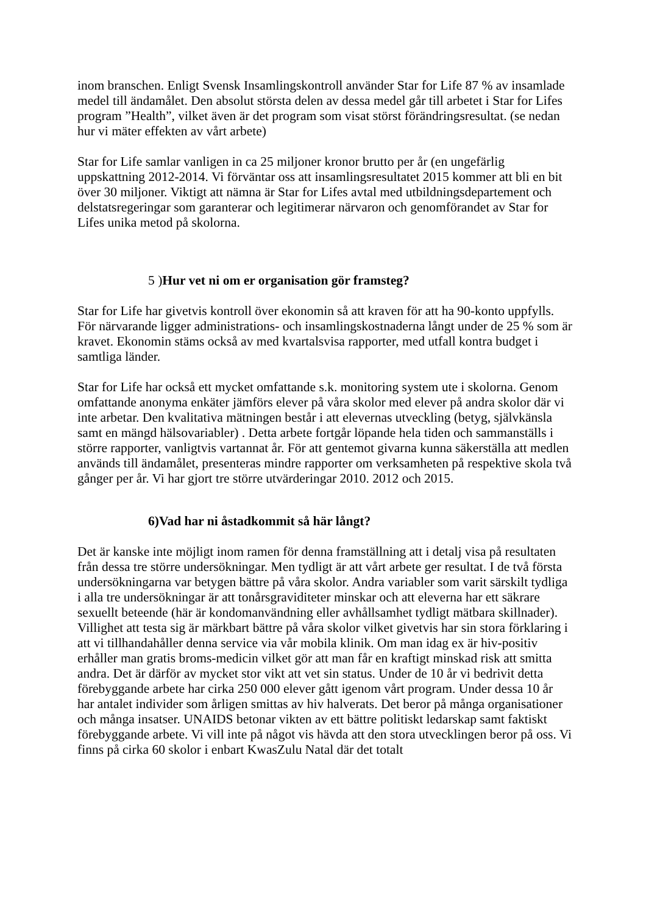inom branschen. Enligt Svensk Insamlingskontroll använder Star for Life 87 % av insamlade medel till ändamålet. Den absolut största delen av dessa medel går till arbetet i Star for Lifes program ”Health”, vilket även är det program som visat störst förändringsresultat. (se nedan hur vi mäter effekten av vårt arbete)
Star for Life samlar vanligen in ca 25 miljoner kronor brutto per år (en ungefärlig uppskattning 2012-2014. Vi förväntar oss att insamlingsresultatet 2015 kommer att bli en bit över 30 miljoner. Viktigt att nämna är Star for Lifes avtal med utbildningsdepartement och delstatsregeringar som garanterar och legitimerar närvaron och genomförandet av Star for Lifes unika metod på skolorna.
5 )Hur vet ni om er organisation gör framsteg?
Star for Life har givetvis kontroll över ekonomin så att kraven för att ha 90-konto uppfylls. För närvarande ligger administrations- och insamlingskostnaderna långt under de 25 % som är kravet. Ekonomin stäms också av med kvartalsvisa rapporter, med utfall kontra budget i samtliga länder.
Star for Life har också ett mycket omfattande s.k. monitoring system ute i skolorna. Genom omfattande anonyma enkäter jämförs elever på våra skolor med elever på andra skolor där vi inte arbetar. Den kvalitativa mätningen består i att elevernas utveckling (betyg, självkänsla samt en mängd hälsovariabler) . Detta arbete fortgår löpande hela tiden och sammanställs i större rapporter, vanligtvis vartannat år. För att gentemot givarna kunna säkerställa att medlen används till ändamålet, presenteras mindre rapporter om verksamheten på respektive skola två gånger per år. Vi har gjort tre större utvärderingar 2010. 2012 och 2015.
6)Vad har ni åstadkommit så här långt?
Det är kanske inte möjligt inom ramen för denna framställning att i detalj visa på resultaten från dessa tre större undersökningar. Men tydligt är att vårt arbete ger resultat. I de två första undersökningarna var betygen bättre på våra skolor. Andra variabler som varit särskilt tydliga i alla tre undersökningar är att tonårsgraviditeter minskar och att eleverna har ett säkrare sexuellt beteende (här är kondomanvändning eller avhållsamhet tydligt mätbara skillnader). Villighet att testa sig är märkbart bättre på våra skolor vilket givetvis har sin stora förklaring i att vi tillhandahåller denna service via vår mobila klinik. Om man idag ex är hiv-positiv erhåller man gratis broms-medicin vilket gör att man får en kraftigt minskad risk att smitta andra. Det är därför av mycket stor vikt att vet sin status. Under de 10 år vi bedrivit detta förebyggande arbete har cirka 250 000 elever gått igenom vårt program. Under dessa 10 år har antalet individer som årligen smittas av hiv halverats. Det beror på många organisationer och många insatser. UNAIDS betonar vikten av ett bättre politiskt ledarskap samt faktiskt förebyggande arbete. Vi vill inte på något vis hävda att den stora utvecklingen beror på oss. Vi finns på cirka 60 skolor i enbart KwasZulu Natal där det totalt